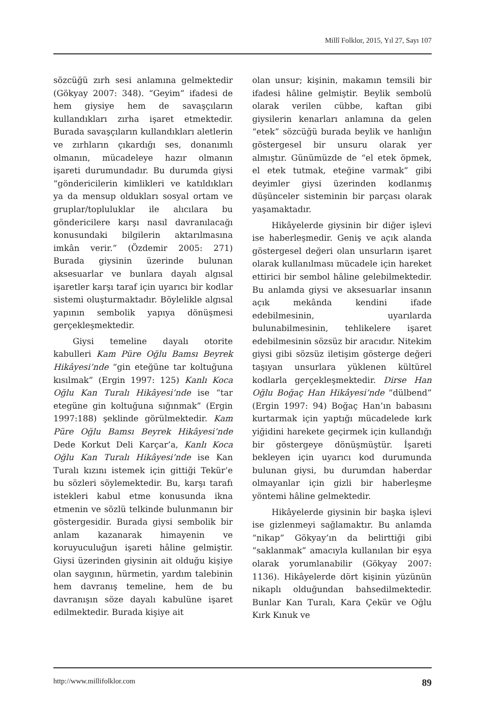Millî Folklor, 2015, Yıl 27, Sayı 107
sözcüğü zırh sesi anlamına gelmektedir (Gökyay 2007: 348). “Geyim” ifadesi de hem giysiye hem de savaşçıların kullandıkları zırha işaret etmektedir. Burada savaşçıların kullandıkları aletlerin ve zırhların çıkardığı ses, donanımlı olmanın, mücadeleye hazır olmanın işareti durumundadır. Bu durumda giysi “göndericilerin kimlikleri ve katıldıkları ya da mensup oldukları sosyal ortam ve gruplar/topluluklar ile alıcılara bu göndericilere karşı nasıl davranılacağı konusundaki bilgilerin aktarılmasına imkân verir.” (Özdemir 2005: 271) Burada giysinin üzerinde bulunan aksesuarlar ve bunlara dayalı algısal işaretler karşı taraf için uyarıcı bir kodlar sistemi oluşturmaktadır. Böylelikle algısal yapının sembolik yapıya dönüşmesi gerçekleşmektedir.
Giysi temeline dayalı otorite kabulleri Kam Püre Oğlu Bamsı Beyrek Hikâyesi’nde “gin eteğüne tar koltuğuna kısılmak” (Ergin 1997: 125) Kanlı Koca Oğlu Kan Turalı Hikâyesi’nde ise “tar etegüne gin koltuğuna sığınmak” (Ergin 1997:188) şeklinde görülmektedir. Kam Püre Oğlu Bamsı Beyrek Hikâyesi’nde Dede Korkut Deli Karçar’a, Kanlı Koca Oğlu Kan Turalı Hikâyesi’nde ise Kan Turalı kızını istemek için gittiği Tekür’e bu sözleri söylemektedir. Bu, karşı tarafı istekleri kabul etme konusunda ikna etmenin ve sözlü telkinde bulunmanın bir göstergesidir. Burada giysi sembolik bir anlam kazanarak himayenin ve koruyuculuğun işareti hâline gelmiştir. Giysi üzerinden giysinin ait olduğu kişiye olan saygının, hürmetin, yardım talebinin hem davranış temeline, hem de bu davranışın söze dayalı kabulüne işaret edilmektedir. Burada kişiye ait
olan unsur; kişinin, makamın temsili bir ifadesi hâline gelmiştir. Beylik sembolü olarak verilen cübbe, kaftan gibi giysilerin kenarları anlamına da gelen “etek” sözcüğü burada beylik ve hanlığın göstergesel bir unsuru olarak yer almıştır. Günümüzde de “el etek öpmek, el etek tutmak, eteğine varmak” gibi deyimler giysi üzerinden kodlanmış düşünceler sisteminin bir parçası olarak yaşamaktadır.
Hikâyelerde giysinin bir diğer işlevi ise haberleşmedir. Geniş ve açık alanda göstergesel değeri olan unsurların işaret olarak kullanılması mücadele için hareket ettirici bir sembol hâline gelebilmektedir. Bu anlamda giysi ve aksesuarlar insanın açık mekânda kendini ifade edebilmesinin, uyarılarda bulunabilmesinin, tehlikelere işaret edebilmesinin sözsüz bir aracıdır. Nitekim giysi gibi sözsüz iletişim gösterge değeri taşıyan unsurlara yüklenen kültürel kodlarla gerçekleşmektedir. Dirse Han Oğlu Boğaç Han Hikâyesi’nde “dülbend” (Ergin 1997: 94) Boğaç Han’ın babasını kurtarmak için yaptığı mücadelede kırk yiğidini harekete geçirmek için kullandığı bir göstergeye dönüşmüştür. İşareti bekleyen için uyarıcı kod durumunda bulunan giysi, bu durumdan haberdar olmayanlar için gizli bir haberleşme yöntemi hâline gelmektedir.
Hikâyelerde giysinin bir başka işlevi ise gizlenmeyi sağlamaktır. Bu anlamda “nikap” Gökyay’ın da belirttiği gibi “saklanmak” amacıyla kullanılan bir eşya olarak yorumlanabilir (Gökyay 2007: 1136). Hikâyelerde dört kişinin yüzünün nikaplı olduğundan bahsedilmektedir. Bunlar Kan Turalı, Kara Çekür ve Oğlu Kırk Kınuk ve
http://www.millifolklor.com 89